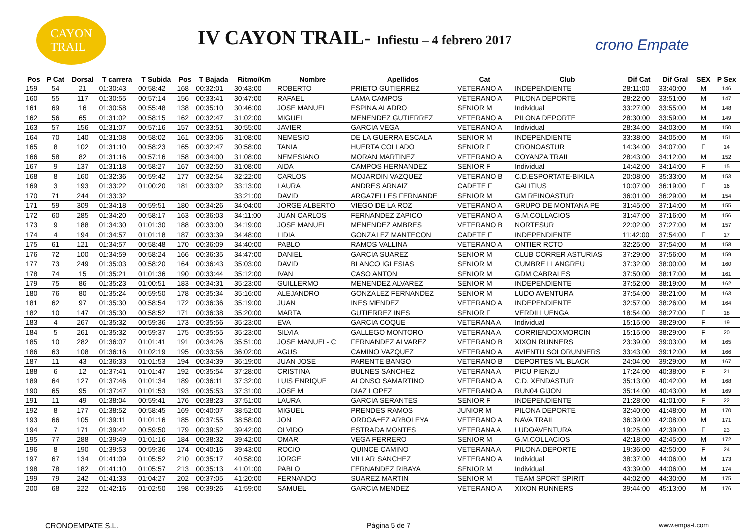CAYON
TRAIL
IV CAYON TRAIL- Infiestu – 4 febrero 2017
crono Empate
| Pos | P Cat | Dorsal | T carrera | T Subida | Pos | T Bajada | Ritmo/Km | Nombre | Apellidos | Cat | Club | Dif Cat | Dif Gral | SEX | P Sex |
| --- | --- | --- | --- | --- | --- | --- | --- | --- | --- | --- | --- | --- | --- | --- | --- |
| 159 | 54 | 21 | 01:30:43 | 00:58:42 | 168 | 00:32:01 | 30:43:00 | ROBERTO | PRIETO GUTIERREZ | VETERANO A | INDEPENDIENTE | 28:11:00 | 33:40:00 | M | 146 |
| 160 | 55 | 117 | 01:30:55 | 00:57:14 | 156 | 00:33:41 | 30:47:00 | RAFAEL | LAMA CAMPOS | VETERANO A | PILONA DEPORTE | 28:22:00 | 33:51:00 | M | 147 |
| 161 | 69 | 16 | 01:30:58 | 00:55:48 | 138 | 00:35:10 | 30:46:00 | JOSE MANUEL | ESPINA ALADRO | SENIOR M | Individual | 33:27:00 | 33:55:00 | M | 148 |
| 162 | 56 | 65 | 01:31:02 | 00:58:15 | 162 | 00:32:47 | 31:02:00 | MIGUEL | MENENDEZ GUTIERREZ | VETERANO A | PILONA DEPORTE | 28:30:00 | 33:59:00 | M | 149 |
| 163 | 57 | 156 | 01:31:07 | 00:57:16 | 157 | 00:33:51 | 30:55:00 | JAVIER | GARCIA VEGA | VETERANO A | Individual | 28:34:00 | 34:03:00 | M | 150 |
| 164 | 70 | 140 | 01:31:08 | 00:58:02 | 161 | 00:33:06 | 31:08:00 | NEMESIO | DE LA GUERRA ESCALA | SENIOR M | INDEPENDIENTE | 33:38:00 | 34:05:00 | M | 151 |
| 165 | 8 | 102 | 01:31:10 | 00:58:23 | 165 | 00:32:47 | 30:58:00 | TANIA | HUERTA COLLADO | SENIOR F | CRONOASTUR | 14:34:00 | 34:07:00 | F | 14 |
| 166 | 58 | 82 | 01:31:16 | 00:57:16 | 158 | 00:34:00 | 31:08:00 | NEMESIANO | MORAN MARTINEZ | VETERANO A | COYANZA TRAIL | 28:43:00 | 34:12:00 | M | 152 |
| 167 | 9 | 137 | 01:31:18 | 00:58:27 | 167 | 00:32:50 | 31:08:00 | AIDA | CAMPOS HERNANDEZ | SENIOR F | Individual | 14:42:00 | 34:14:00 | F | 15 |
| 168 | 8 | 160 | 01:32:36 | 00:59:42 | 177 | 00:32:54 | 32:22:00 | CARLOS | MOJARDIN VAZQUEZ | VETERANO B | C.D.ESPORTATE-BIKILA | 20:08:00 | 35:33:00 | M | 153 |
| 169 | 3 | 193 | 01:33:22 | 01:00:20 | 181 | 00:33:02 | 33:13:00 | LAURA | ANDRES ARNAIZ | CADETE F | GALITIUS | 10:07:00 | 36:19:00 | F | 16 |
| 170 | 71 | 244 | 01:33:32 | | | | 33:21:00 | DAVID | ARGA7ELLES FERNANDE | SENIOR M | GM REINOASTUR | 36:01:00 | 36:29:00 | M | 154 |
| 171 | 59 | 309 | 01:34:18 | 00:59:51 | 180 | 00:34:26 | 34:04:00 | JORGE ALBERTO | VIEGO DE LA ROZ | VETERANO A | GRUPO DE MONTANA PE | 31:45:00 | 37:14:00 | M | 155 |
| 172 | 60 | 285 | 01:34:20 | 00:58:17 | 163 | 00:36:03 | 34:11:00 | JUAN CARLOS | FERNANDEZ ZAPICO | VETERANO A | G.M.COLLACIOS | 31:47:00 | 37:16:00 | M | 156 |
| 173 | 9 | 188 | 01:34:30 | 01:01:30 | 188 | 00:33:00 | 34:19:00 | JOSE MANUEL | MENENDEZ AMBRES | VETERANO B | NORTESUR | 22:02:00 | 37:27:00 | M | 157 |
| 174 | 4 | 194 | 01:34:57 | 01:01:18 | 187 | 00:33:39 | 34:48:00 | LIDIA | GONZALEZ MANTECON | CADETE F | INDEPENDIENTE | 11:42:00 | 37:54:00 | F | 17 |
| 175 | 61 | 121 | 01:34:57 | 00:58:48 | 170 | 00:36:09 | 34:40:00 | PABLO | RAMOS VALLINA | VETERANO A | ONTIER RCTO | 32:25:00 | 37:54:00 | M | 158 |
| 176 | 72 | 100 | 01:34:59 | 00:58:24 | 166 | 00:36:35 | 34:47:00 | DANIEL | GARCIA SUAREZ | SENIOR M | CLUB CORRER ASTURIAS | 37:29:00 | 37:56:00 | M | 159 |
| 177 | 73 | 249 | 01:35:03 | 00:58:20 | 164 | 00:36:43 | 35:03:00 | DAVID | BLANCO IGLESIAS | SENIOR M | CUMBRE LLANGREU | 37:32:00 | 38:00:00 | M | 160 |
| 178 | 74 | 15 | 01:35:21 | 01:01:36 | 190 | 00:33:44 | 35:12:00 | IVAN | CASO ANTON | SENIOR M | GDM CABRALES | 37:50:00 | 38:17:00 | M | 161 |
| 179 | 75 | 86 | 01:35:23 | 01:00:51 | 183 | 00:34:31 | 35:23:00 | GUILLERMO | MENENDEZ ALVAREZ | SENIOR M | INDEPENDIENTE | 37:52:00 | 38:19:00 | M | 162 |
| 180 | 76 | 80 | 01:35:24 | 00:59:50 | 178 | 00:35:34 | 35:16:00 | ALEJANDRO | GONZALEZ FERNANDEZ | SENIOR M | LUDO AVENTURA | 37:54:00 | 38:21:00 | M | 163 |
| 181 | 62 | 97 | 01:35:30 | 00:58:54 | 172 | 00:36:36 | 35:19:00 | JUAN | INES MENDEZ | VETERANO A | INDEPENDIENTE | 32:57:00 | 38:26:00 | M | 164 |
| 182 | 10 | 147 | 01:35:30 | 00:58:52 | 171 | 00:36:38 | 35:20:00 | MARTA | GUTIERREZ INES | SENIOR F | VERDILLUENGA | 18:54:00 | 38:27:00 | F | 18 |
| 183 | 4 | 267 | 01:35:32 | 00:59:36 | 173 | 00:35:56 | 35:23:00 | EVA | GARCIA COQUE | VETERANA A | Individual | 15:15:00 | 38:29:00 | F | 19 |
| 184 | 5 | 261 | 01:35:32 | 00:59:37 | 175 | 00:35:55 | 35:23:00 | SILVIA | GALLEGO MONTORO | VETERANA A | CORRIENDOXMORCIN | 15:15:00 | 38:29:00 | F | 20 |
| 185 | 10 | 282 | 01:36:07 | 01:01:41 | 191 | 00:34:26 | 35:51:00 | JOSE MANUEL- C | FERNANDEZ ALVAREZ | VETERANO B | XIXON RUNNERS | 23:39:00 | 39:03:00 | M | 165 |
| 186 | 63 | 108 | 01:36:16 | 01:02:19 | 195 | 00:33:56 | 36:02:00 | AGUS | CAMINO VAZQUEZ | VETERANO A | AVIENTU SOLORUNNERS | 33:43:00 | 39:12:00 | M | 166 |
| 187 | 11 | 43 | 01:36:33 | 01:01:53 | 194 | 00:34:39 | 36:19:00 | JUAN JOSE | PARENTE BANGO | VETERANO B | DEPORTES ML BLACK | 24:04:00 | 39:29:00 | M | 167 |
| 188 | 6 | 12 | 01:37:41 | 01:01:47 | 192 | 00:35:54 | 37:28:00 | CRISTINA | BULNES SANCHEZ | VETERANA A | PICU PIENZU | 17:24:00 | 40:38:00 | F | 21 |
| 189 | 64 | 127 | 01:37:46 | 01:01:34 | 189 | 00:36:11 | 37:32:00 | LUIS ENRIQUE | ALONSO SAMARTINO | VETERANO A | C.D. XENDASTUR | 35:13:00 | 40:42:00 | M | 168 |
| 190 | 65 | 95 | 01:37:47 | 01:01:53 | 193 | 00:35:53 | 37:31:00 | JOSE M | DIAZ LOPEZ | VETERANO A | RUN04 GIJON | 35:14:00 | 40:43:00 | M | 169 |
| 191 | 11 | 49 | 01:38:04 | 00:59:41 | 176 | 00:38:23 | 37:51:00 | LAURA | GARCIA SERANTES | SENIOR F | INDEPENDIENTE | 21:28:00 | 41:01:00 | F | 22 |
| 192 | 8 | 177 | 01:38:52 | 00:58:45 | 169 | 00:40:07 | 38:52:00 | MIGUEL | PRENDES RAMOS | JUNIOR M | PILONA DEPORTE | 32:40:00 | 41:48:00 | M | 170 |
| 193 | 66 | 105 | 01:39:11 | 01:01:16 | 185 | 00:37:55 | 38:58:00 | JON | ORDOA±EZ ARBOLEYA | VETERANO A | NAVA TRAIL | 36:39:00 | 42:08:00 | M | 171 |
| 194 | 7 | 171 | 01:39:42 | 00:59:50 | 179 | 00:39:52 | 39:42:00 | OLVIDO | ESTRADA MONTES | VETERANA A | LUDOAVENTURA | 19:25:00 | 42:39:00 | F | 23 |
| 195 | 77 | 288 | 01:39:49 | 01:01:16 | 184 | 00:38:32 | 39:42:00 | OMAR | VEGA FERRERO | SENIOR M | G.M.COLLACIOS | 42:18:00 | 42:45:00 | M | 172 |
| 196 | 8 | 190 | 01:39:53 | 00:59:36 | 174 | 00:40:16 | 39:43:00 | ROCIO | QUINCE CAMINO | VETERANA A | PILONA.DEPORTE | 19:36:00 | 42:50:00 | F | 24 |
| 197 | 67 | 134 | 01:41:09 | 01:05:52 | 210 | 00:35:17 | 40:58:00 | JORGE | VILLAR SANCHEZ | VETERANO A | Individual | 38:37:00 | 44:06:00 | M | 173 |
| 198 | 78 | 182 | 01:41:10 | 01:05:57 | 213 | 00:35:13 | 41:01:00 | PABLO | FERNANDEZ RIBAYA | SENIOR M | Individual | 43:39:00 | 44:06:00 | M | 174 |
| 199 | 79 | 242 | 01:41:33 | 01:04:27 | 202 | 00:37:05 | 41:20:00 | FERNANDO | SUAREZ MARTIN | SENIOR M | TEAM SPORT SPIRIT | 44:02:00 | 44:30:00 | M | 175 |
| 200 | 68 | 222 | 01:42:16 | 01:02:50 | 198 | 00:39:26 | 41:59:00 | SAMUEL | GARCIA MENDEZ | VETERANO A | XIXON RUNNERS | 39:44:00 | 45:13:00 | M | 176 |
CRONOEMPATE S.L. Página 5 de 7 www.empa-t.com